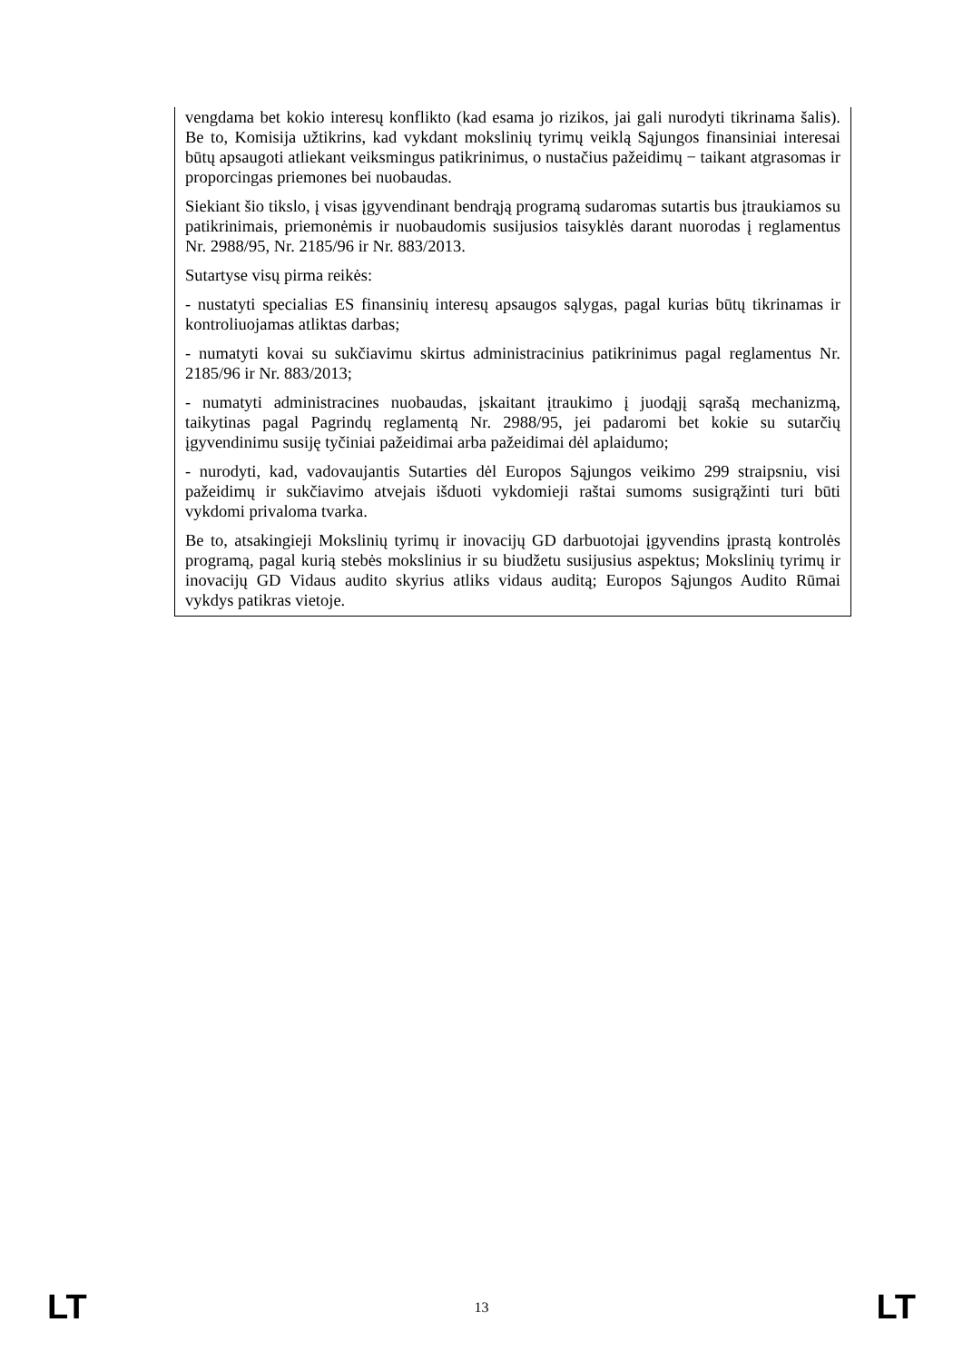vengdama bet kokio interesų konflikto (kad esama jo rizikos, jai gali nurodyti tikrinama šalis). Be to, Komisija užtikrins, kad vykdant mokslinių tyrimų veiklą Sąjungos finansiniai interesai būtų apsaugoti atliekant veiksmingus patikrinimus, o nustačius pažeidimų − taikant atgrasomas ir proporcingas priemones bei nuobaudas.
Siekiant šio tikslo, į visas įgyvendinant bendrąją programą sudaromas sutartis bus įtraukiamos su patikrinimais, priemonėmis ir nuobaudomis susijusios taisyklės darant nuorodas į reglamentus Nr. 2988/95, Nr. 2185/96 ir Nr. 883/2013.
Sutartyse visų pirma reikės:
- nustatyti specialias ES finansinių interesų apsaugos sąlygas, pagal kurias būtų tikrinamas ir kontroliuojamas atliktas darbas;
- numatyti kovai su sukčiavimu skirtus administracinius patikrinimus pagal reglamentus Nr. 2185/96 ir Nr. 883/2013;
- numatyti administracines nuobaudas, įskaitant įtraukimo į juodąjį sąrašą mechanizmą, taikytinas pagal Pagrindų reglamentą Nr. 2988/95, jei padaromi bet kokie su sutarčių įgyvendinimu susiję tyčiniai pažeidimai arba pažeidimai dėl aplaidumo;
- nurodyti, kad, vadovaujantis Sutarties dėl Europos Sąjungos veikimo 299 straipsniu, visi pažeidimų ir sukčiavimo atvejais išduoti vykdomieji raštai sumoms susigrąžinti turi būti vykdomi privaloma tvarka.
Be to, atsakingieji Mokslinių tyrimų ir inovacijų GD darbuotojai įgyvendins įprastą kontrolės programą, pagal kurią stebės mokslinius ir su biudžetu susijusius aspektus; Mokslinių tyrimų ir inovacijų GD Vidaus audito skyrius atliks vidaus auditą; Europos Sąjungos Audito Rūmai vykdys patikras vietoje.
LT 13 LT